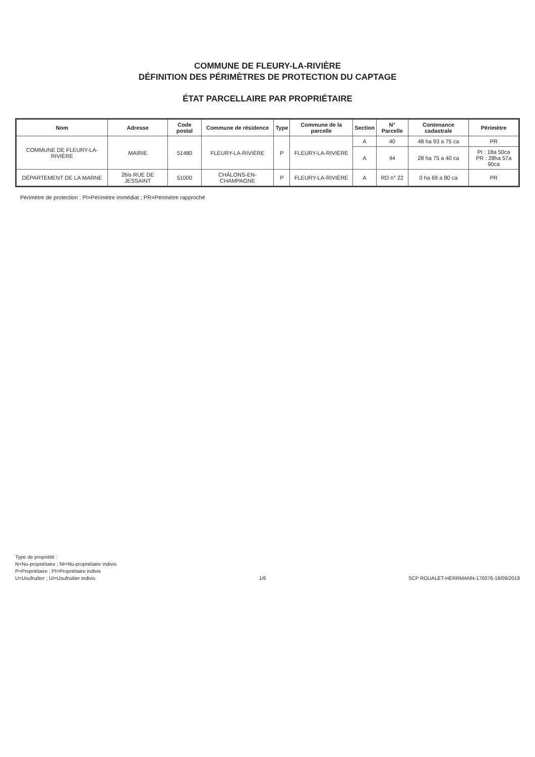COMMUNE DE FLEURY-LA-RIVIÈRE
DÉFINITION DES PÉRIMÈTRES DE PROTECTION DU CAPTAGE
ÉTAT PARCELLAIRE PAR PROPRIÉTAIRE
| Nom | Adresse | Code postal | Commune de résidence | Type | Commune de la parcelle | Section | N° Parcelle | Contenance cadastrale | Périmètre |
| --- | --- | --- | --- | --- | --- | --- | --- | --- | --- |
| COMMUNE DE FLEURY-LA-RIVIÈRE | MAIRIE | 51480 | FLEURY-LA-RIVIÈRE | P | FLEURY-LA-RIVIÈRE | A | 40 | 48 ha 93 a 75 ca | PR |
| | | | | | | A | 44 | 28 ha 75 a 40 ca | PI : 18a 50ca PR : 28ha 57a 90ca |
| DÉPARTEMENT DE LA MARNE | 2bis RUE DE JESSAINT | 51000 | CHÂLONS-EN-CHAMPAGNE | P | FLEURY-LA-RIVIÈRE | A | RD n° 22 | 0 ha 69 a 80 ca | PR |
Périmètre de protection : PI=Périmètre immédiat ; PR=Périmètre rapproché
Type de propriété :
N=Nu-propriétaire ; NI=Nu-propriétaire indivis
P=Propriétaire ; PI=Propriétaire indivis
U=Usufruitier ; UI=Usufruitier indivis
1/6
SCP ROUALET-HERRMANN-170076-18/09/2019